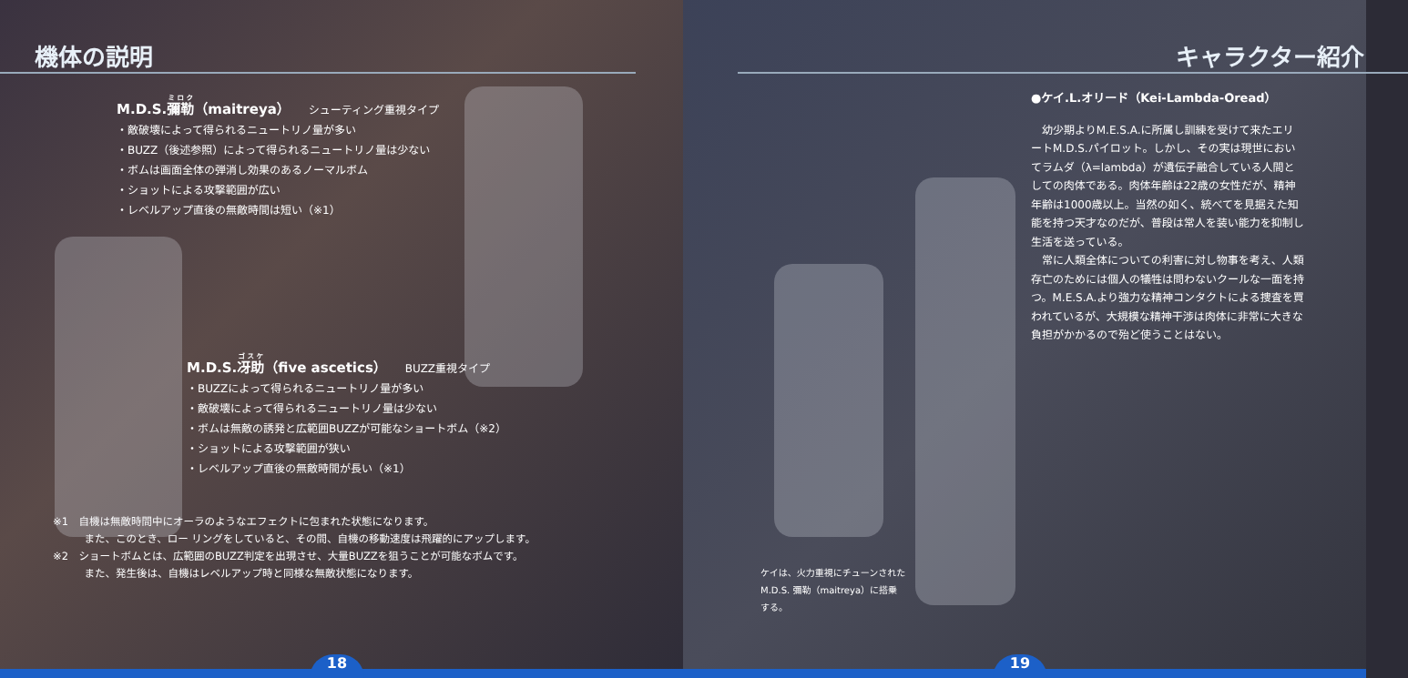機体の説明
M.D.S.彌勒（maitreya） シューティング重視タイプ
・敵破壊によって得られるニュートリノ量が多い
・BUZZ（後述参照）によって得られるニュートリノ量は少ない
・ボムは画面全体の弾消し効果のあるノーマルボム
・ショットによる攻撃範囲が広い
・レベルアップ直後の無敵時間は短い（※1）
M.D.S.冴助（five ascetics） BUZZ重視タイプ
・BUZZによって得られるニュートリノ量が多い
・敵破壊によって得られるニュートリノ量は少ない
・ボムは無敵の誘発と広範囲BUZZが可能なショートボム（※2）
・ショットによる攻撃範囲が狭い
・レベルアップ直後の無敵時間が長い（※1）
※1　自機は無敵時間中にオーラのようなエフェクトに包まれた状態になります。
　　　また、このとき、ロー リングをしていると、その間、自機の移動速度は飛躍的にアップします。
※2　ショートボムとは、広範囲のBUZZ判定を出現させ、大量BUZZを狙うことが可能なボムです。
　　　また、発生後は、自機はレベルアップ時と同様な無敵状態になります。
18
キャラクター紹介
●ケイ.L.オリード（Kei-Lambda-Oread）
　幼少期よりM.E.S.A.に所属し訓練を受けて来たエリートM.D.S.パイロット。しかし、その実は現世においてラムダ（λ=lambda）が遺伝子融合している人間としての肉体である。肉体年齢は22歳の女性だが、精神年齢は1000歳以上。当然の如く、統べてを見据えた知能を持つ天才なのだが、普段は常人を装い能力を抑制し生活を送っている。
　常に人類全体についての利害に対し物事を考え、人類存亡のためには個人の犠牲は問わないクールな一面を持つ。M.E.S.A.より強力な精神コンタクトによる捜査を買われているが、大規模な精神干渉は肉体に非常に大きな負担がかかるので殆ど使うことはない。
ケイは、火力重視にチューンされたM.D.S. 彌勒（maitreya）に搭乗する。
19